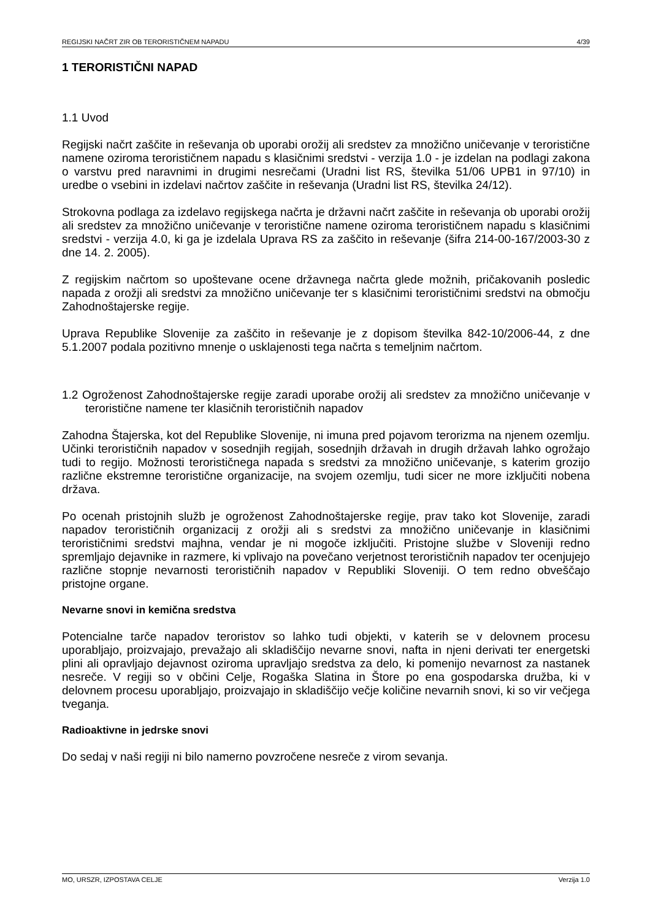REGIJSKI NAČRT ZIR OB TERORISTIČNEM NAPADU 4/39
1 TERORISTIČNI NAPAD
1.1 Uvod
Regijski načrt zaščite in reševanja ob uporabi orožij ali sredstev za množično uničevanje v teroristične namene oziroma terorističnem napadu s klasičnimi sredstvi - verzija 1.0 - je izdelan na podlagi zakona o varstvu pred naravnimi in drugimi nesrečami (Uradni list RS, številka 51/06 UPB1 in 97/10) in uredbe o vsebini in izdelavi načrtov zaščite in reševanja (Uradni list RS, številka 24/12).
Strokovna podlaga za izdelavo regijskega načrta je državni načrt zaščite in reševanja ob uporabi orožij ali sredstev za množično uničevanje v teroristične namene oziroma terorističnem napadu s klasičnimi sredstvi - verzija 4.0, ki ga je izdelala Uprava RS za zaščito in reševanje (šifra 214-00-167/2003-30 z dne 14. 2. 2005).
Z regijskim načrtom so upoštevane ocene državnega načrta glede možnih, pričakovanih posledic napada z orožji ali sredstvi za množično uničevanje ter s klasičnimi terorističnimi sredstvi na območju Zahodnoštajerske regije.
Uprava Republike Slovenije za zaščito in reševanje je z dopisom številka 842-10/2006-44, z dne 5.1.2007 podala pozitivno mnenje o usklajenosti tega načrta s temeljnim načrtom.
1.2 Ogroženost Zahodnoštajerske regije zaradi uporabe orožij ali sredstev za množično uničevanje v teroristične namene ter klasičnih terorističnih napadov
Zahodna Štajerska, kot del Republike Slovenije, ni imuna pred pojavom terorizma na njenem ozemlju. Učinki terorističnih napadov v sosednjih regijah, sosednjih državah in drugih državah lahko ogrožajo tudi to regijo. Možnosti terorističnega napada s sredstvi za množično uničevanje, s katerim grozijo različne ekstremne teroristične organizacije, na svojem ozemlju, tudi sicer ne more izključiti nobena država.
Po ocenah pristojnih služb je ogroženost Zahodnoštajerske regije, prav tako kot Slovenije, zaradi napadov terorističnih organizacij z orožji ali s sredstvi za množično uničevanje in klasičnimi terorističnimi sredstvi majhna, vendar je ni mogoče izključiti. Pristojne službe v Sloveniji redno spremljajo dejavnike in razmere, ki vplivajo na povečano verjetnost terorističnih napadov ter ocenjujejo različne stopnje nevarnosti terorističnih napadov v Republiki Sloveniji. O tem redno obveščajo pristojne organe.
Nevarne snovi in kemična sredstva
Potencialne tarče napadov teroristov so lahko tudi objekti, v katerih se v delovnem procesu uporabljajo, proizvajajo, prevažajo ali skladiščijo nevarne snovi, nafta in njeni derivati ter energetski plini ali opravljajo dejavnost oziroma upravljajo sredstva za delo, ki pomenijo nevarnost za nastanek nesreče. V regiji so v občini Celje, Rogaška Slatina in Štore po ena gospodarska družba, ki v delovnem procesu uporabljajo, proizvajajo in skladiščijo večje količine nevarnih snovi, ki so vir večjega tveganja.
Radioaktivne in jedrske snovi
Do sedaj v naši regiji ni bilo namerno povzročene nesreče z virom sevanja.
MO, URSZR, IZPOSTAVA CELJE Verzija 1.0